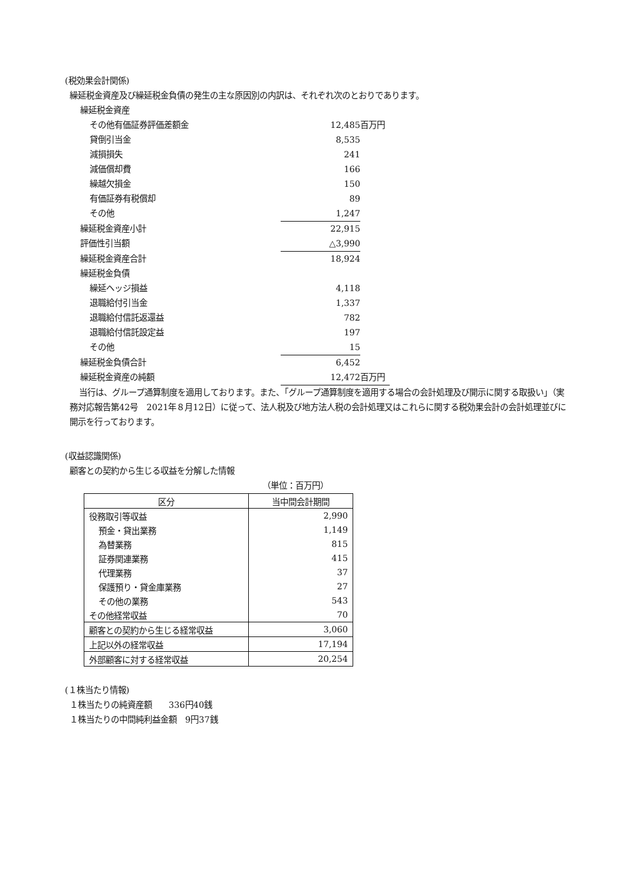(税効果会計関係)
繰延税金資産及び繰延税金負債の発生の主な原因別の内訳は、それぞれ次のとおりであります。
| 繰延税金資産 | | |
| その他有価証券評価差額金 | 12,485 | 百万円 |
| 貸倒引当金 | 8,535 | |
| 減損損失 | 241 | |
| 減価償却費 | 166 | |
| 繰越欠損金 | 150 | |
| 有価証券有税償却 | 89 | |
| その他 | 1,247 | |
| 繰延税金資産小計 | 22,915 | |
| 評価性引当額 | △3,990 | |
| 繰延税金資産合計 | 18,924 | |
| 繰延税金負債 | | |
| 繰延ヘッジ損益 | 4,118 | |
| 退職給付引当金 | 1,337 | |
| 退職給付信託返還益 | 782 | |
| 退職給付信託設定益 | 197 | |
| その他 | 15 | |
| 繰延税金負債合計 | 6,452 | |
| 繰延税金資産の純額 | 12,472 | 百万円 |
当行は、グループ通算制度を適用しております。また、「グループ通算制度を適用する場合の会計処理及び開示に関する取扱い」（実務対応報告第42号　2021年８月12日）に従って、法人税及び地方法人税の会計処理又はこれらに関する税効果会計の会計処理並びに開示を行っております。
(収益認識関係)
顧客との契約から生じる収益を分解した情報
（単位：百万円）
| 区分 | 当中間会計期間 |
| --- | --- |
| 役務取引等収益 | 2,990 |
| 預金・貸出業務 | 1,149 |
| 為替業務 | 815 |
| 証券関連業務 | 415 |
| 代理業務 | 37 |
| 保護預り・貸金庫業務 | 27 |
| その他の業務 | 543 |
| その他経常収益 | 70 |
| 顧客との契約から生じる経常収益 | 3,060 |
| 上記以外の経常収益 | 17,194 |
| 外部顧客に対する経常収益 | 20,254 |
(１株当たり情報)
１株当たりの純資産額　　336円40銭
１株当たりの中間純利益金額　9円37銭